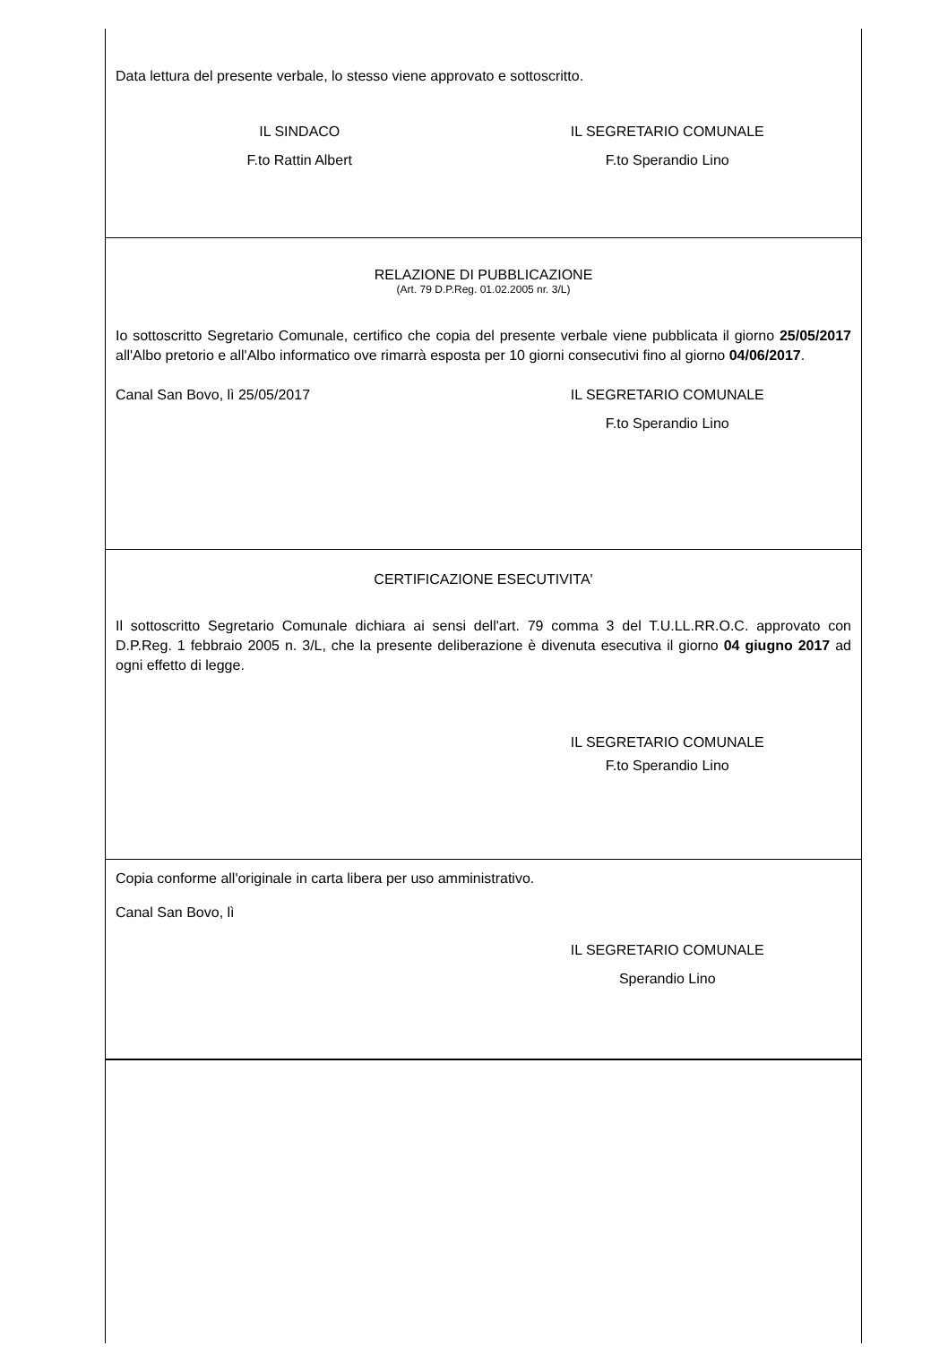Data lettura del presente verbale, lo stesso viene approvato e sottoscritto.
IL SINDACO IL SEGRETARIO COMUNALE
F.to Rattin Albert F.to Sperandio Lino
RELAZIONE DI PUBBLICAZIONE
(Art. 79 D.P.Reg. 01.02.2005 nr. 3/L)
Io sottoscritto Segretario Comunale, certifico che copia del presente verbale viene pubblicata il giorno 25/05/2017 all'Albo pretorio e all'Albo informatico ove rimarrà esposta per 10 giorni consecutivi fino al giorno 04/06/2017.
Canal San Bovo, lì 25/05/2017 IL SEGRETARIO COMUNALE
F.to Sperandio Lino
CERTIFICAZIONE ESECUTIVITA'
Il sottoscritto Segretario Comunale dichiara ai sensi dell'art. 79 comma 3 del T.U.LL.RR.O.C. approvato con D.P.Reg. 1 febbraio 2005 n. 3/L, che la presente deliberazione è divenuta esecutiva il giorno 04 giugno 2017 ad ogni effetto di legge.
IL SEGRETARIO COMUNALE
F.to Sperandio Lino
Copia conforme all'originale in carta libera per uso amministrativo.
Canal San Bovo, lì
IL SEGRETARIO COMUNALE
Sperandio Lino